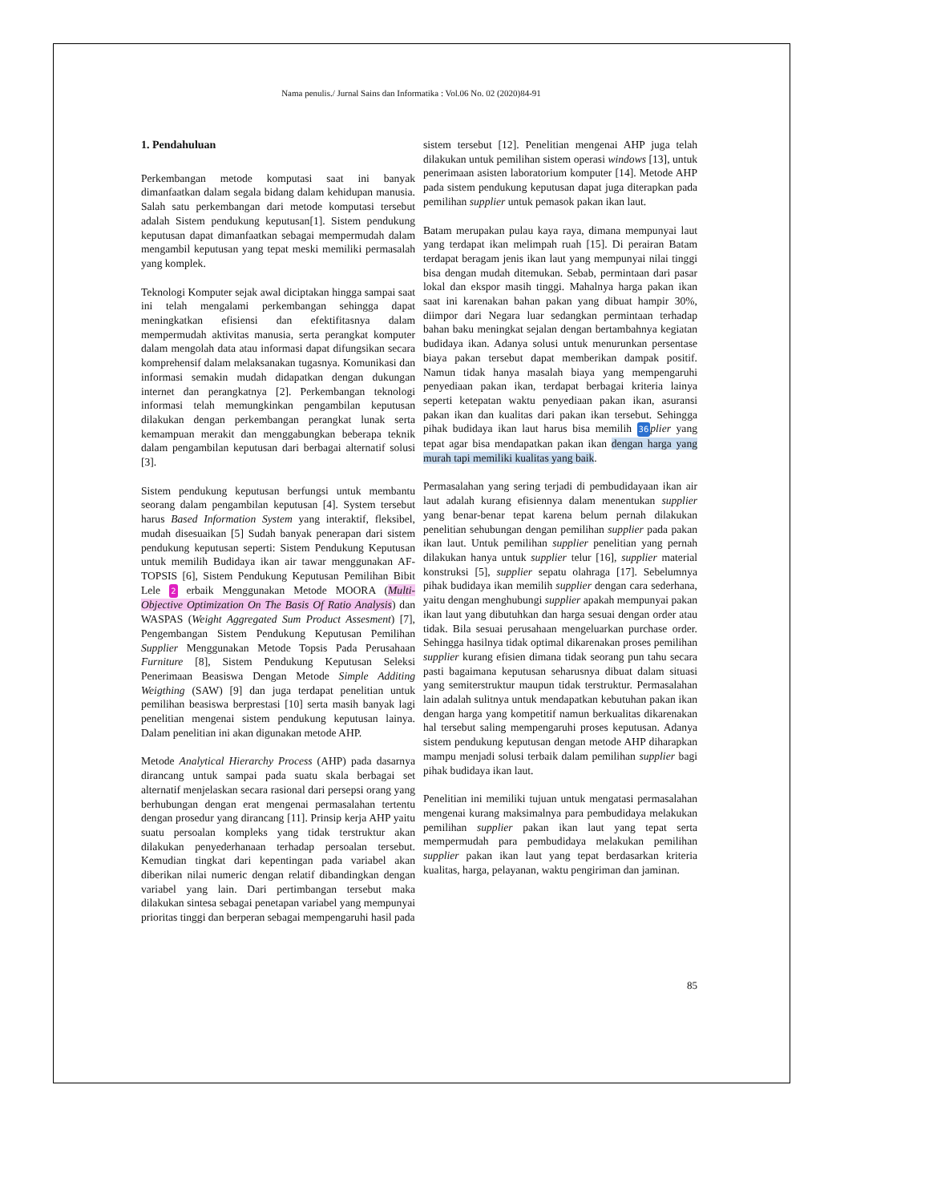Nama penulis./ Jurnal Sains dan Informatika : Vol.06 No. 02 (2020)84-91
1. Pendahuluan
Perkembangan metode komputasi saat ini banyak dimanfaatkan dalam segala bidang dalam kehidupan manusia. Salah satu perkembangan dari metode komputasi tersebut adalah Sistem pendukung keputusan[1]. Sistem pendukung keputusan dapat dimanfaatkan sebagai mempermudah dalam mengambil keputusan yang tepat meski memiliki permasalah yang komplek.
Teknologi Komputer sejak awal diciptakan hingga sampai saat ini telah mengalami perkembangan sehingga dapat meningkatkan efisiensi dan efektifitasnya dalam mempermudah aktivitas manusia, serta perangkat komputer dalam mengolah data atau informasi dapat difungsikan secara komprehensif dalam melaksanakan tugasnya. Komunikasi dan informasi semakin mudah didapatkan dengan dukungan internet dan perangkatnya [2]. Perkembangan teknologi informasi telah memungkinkan pengambilan keputusan dilakukan dengan perkembangan perangkat lunak serta kemampuan merakit dan menggabungkan beberapa teknik dalam pengambilan keputusan dari berbagai alternatif solusi [3].
Sistem pendukung keputusan berfungsi untuk membantu seorang dalam pengambilan keputusan [4]. System tersebut harus Based Information System yang interaktif, fleksibel, mudah disesuaikan [5] Sudah banyak penerapan dari sistem pendukung keputusan seperti: Sistem Pendukung Keputusan untuk memilih Budidaya ikan air tawar menggunakan AF-TOPSIS [6], Sistem Pendukung Keputusan Pemilihan Bibit Lele 2 erbaik Menggunakan Metode MOORA (Multi-Objective Optimization On The Basis Of Ratio Analysis) dan WASPAS (Weight Aggregated Sum Product Assesment) [7], Pengembangan Sistem Pendukung Keputusan Pemilihan Supplier Menggunakan Metode Topsis Pada Perusahaan Furniture [8], Sistem Pendukung Keputusan Seleksi Penerimaan Beasiswa Dengan Metode Simple Additing Weigthing (SAW) [9] dan juga terdapat penelitian untuk pemilihan beasiswa berprestasi [10] serta masih banyak lagi penelitian mengenai sistem pendukung keputusan lainya. Dalam penelitian ini akan digunakan metode AHP.
Metode Analytical Hierarchy Process (AHP) pada dasarnya dirancang untuk sampai pada suatu skala berbagai set alternatif menjelaskan secara rasional dari persepsi orang yang berhubungan dengan erat mengenai permasalahan tertentu dengan prosedur yang dirancang [11]. Prinsip kerja AHP yaitu suatu persoalan kompleks yang tidak terstruktur akan dilakukan penyederhanaan terhadap persoalan tersebut. Kemudian tingkat dari kepentingan pada variabel akan diberikan nilai numeric dengan relatif dibandingkan dengan variabel yang lain. Dari pertimbangan tersebut maka dilakukan sintesa sebagai penetapan variabel yang mempunyai prioritas tinggi dan berperan sebagai mempengaruhi hasil pada
sistem tersebut [12]. Penelitian mengenai AHP juga telah dilakukan untuk pemilihan sistem operasi windows [13], untuk penerimaan asisten laboratorium komputer [14]. Metode AHP pada sistem pendukung keputusan dapat juga diterapkan pada pemilihan supplier untuk pemasok pakan ikan laut.
Batam merupakan pulau kaya raya, dimana mempunyai laut yang terdapat ikan melimpah ruah [15]. Di perairan Batam terdapat beragam jenis ikan laut yang mempunyai nilai tinggi bisa dengan mudah ditemukan. Sebab, permintaan dari pasar lokal dan ekspor masih tinggi. Mahalnya harga pakan ikan saat ini karenakan bahan pakan yang dibuat hampir 30%, diimpor dari Negara luar sedangkan permintaan terhadap bahan baku meningkat sejalan dengan bertambahnya kegiatan budidaya ikan. Adanya solusi untuk menurunkan persentase biaya pakan tersebut dapat memberikan dampak positif. Namun tidak hanya masalah biaya yang mempengaruhi penyediaan pakan ikan, terdapat berbagai kriteria lainya seperti ketepatan waktu penyediaan pakan ikan, asuransi pakan ikan dan kualitas dari pakan ikan tersebut. Sehingga pihak budidaya ikan laut harus bisa memilih 36 plier yang tepat agar bisa mendapatkan pakan ikan dengan harga yang murah tapi memiliki kualitas yang baik.
Permasalahan yang sering terjadi di pembudidayaan ikan air laut adalah kurang efisiennya dalam menentukan supplier yang benar-benar tepat karena belum pernah dilakukan penelitian sehubungan dengan pemilihan supplier pada pakan ikan laut. Untuk pemilihan supplier penelitian yang pernah dilakukan hanya untuk supplier telur [16], supplier material konstruksi [5], supplier sepatu olahraga [17]. Sebelumnya pihak budidaya ikan memilih supplier dengan cara sederhana, yaitu dengan menghubungi supplier apakah mempunyai pakan ikan laut yang dibutuhkan dan harga sesuai dengan order atau tidak. Bila sesuai perusahaan mengeluarkan purchase order. Sehingga hasilnya tidak optimal dikarenakan proses pemilihan supplier kurang efisien dimana tidak seorang pun tahu secara pasti bagaimana keputusan seharusnya dibuat dalam situasi yang semiterstruktur maupun tidak terstruktur. Permasalahan lain adalah sulitnya untuk mendapatkan kebutuhan pakan ikan dengan harga yang kompetitif namun berkualitas dikarenakan hal tersebut saling mempengaruhi proses keputusan. Adanya sistem pendukung keputusan dengan metode AHP diharapkan mampu menjadi solusi terbaik dalam pemilihan supplier bagi pihak budidaya ikan laut.
Penelitian ini memiliki tujuan untuk mengatasi permasalahan mengenai kurang maksimalnya para pembudidaya melakukan pemilihan supplier pakan ikan laut yang tepat serta mempermudah para pembudidaya melakukan pemilihan supplier pakan ikan laut yang tepat berdasarkan kriteria kualitas, harga, pelayanan, waktu pengiriman dan jaminan.
85